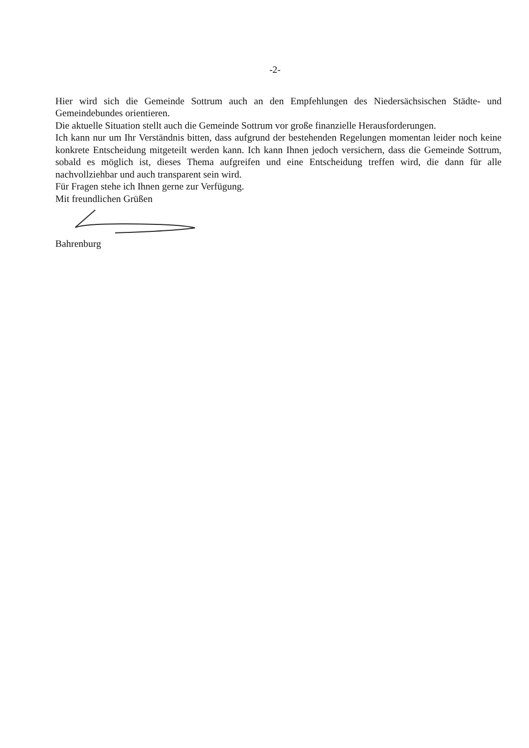-2-
Hier wird sich die Gemeinde Sottrum auch an den Empfehlungen des Niedersächsischen Städte- und Gemeindebundes orientieren.
Die aktuelle Situation stellt auch die Gemeinde Sottrum vor große finanzielle Herausforderungen.
Ich kann nur um Ihr Verständnis bitten, dass aufgrund der bestehenden Regelungen momentan leider noch keine konkrete Entscheidung mitgeteilt werden kann. Ich kann Ihnen jedoch versichern, dass die Gemeinde Sottrum, sobald es möglich ist, dieses Thema aufgreifen und eine Entscheidung treffen wird, die dann für alle nachvollziehbar und auch transparent sein wird.
Für Fragen stehe ich Ihnen gerne zur Verfügung.
Mit freundlichen Grüßen
Bahrenburg